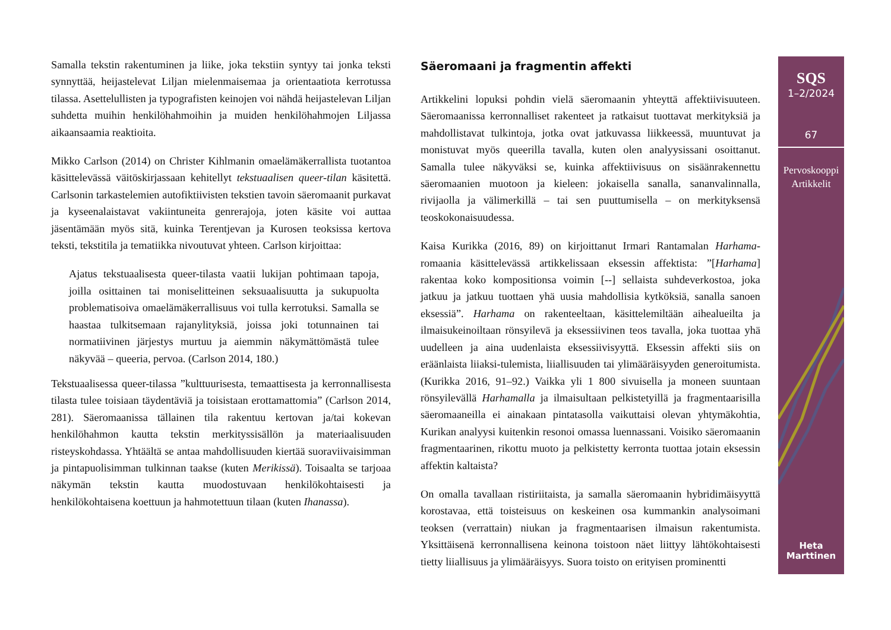Samalla tekstin rakentuminen ja liike, joka tekstiin syntyy tai jonka teksti synnyttää, heijastelevat Liljan mielenmaisemaa ja orientaatiota kerrotussa tilassa. Asettelullisten ja typografisten keinojen voi nähdä heijastelevan Liljan suhdetta muihin henkilöhahmoihin ja muiden henkilöhahmojen Liljassa aikaansaamia reaktioita.
Mikko Carlson (2014) on Christer Kihlmanin omaelämäkerrallista tuotantoa käsittelevässä väitöskirjassaan kehitellyt tekstuaalisen queer-tilan käsitettä. Carlsonin tarkastelemien autofiktiivisten tekstien tavoin säeromaanit purkavat ja kyseenalaistavat vakiintuneita genrerajoja, joten käsite voi auttaa jäsentämään myös sitä, kuinka Terentjevan ja Kurosen teoksissa kertova teksti, tekstitila ja tematiikka nivoutuvat yhteen. Carlson kirjoittaa:
Ajatus tekstuaalisesta queer-tilasta vaatii lukijan pohtimaan tapoja, joilla osittainen tai moniselitteinen seksuaalisuutta ja sukupuolta problematisoiva omaelämäkerrallisuus voi tulla kerrotuksi. Samalla se haastaa tulkitsemaan rajanylityksiä, joissa joki totunnainen tai normatiivinen järjestys murtuu ja aiemmin näkymättömästä tulee näkyvää – queeria, pervoa. (Carlson 2014, 180.)
Tekstuaalisessa queer-tilassa ”kulttuurisesta, temaattisesta ja kerronnallisesta tilasta tulee toisiaan täydentäviä ja toisistaan erottamattomia” (Carlson 2014, 281). Säeromaanissa tällainen tila rakentuu kertovan ja/tai kokevan henkilöhahmon kautta tekstin merkityssisällön ja materiaalisuuden risteyskohdassa. Yhtäältä se antaa mahdollisuuden kiertää suoraviivaisimman ja pintapuolisimman tulkinnan taakse (kuten Merikissä). Toisaalta se tarjoaa näkymän tekstin kautta muodostuvaan henkilökohtaisesti ja henkilökohtaisena koettuun ja hahmotettuun tilaan (kuten Ihanassa).
Säeromaani ja fragmentin affekti
Artikkelini lopuksi pohdin vielä säeromaanin yhteyttä affektiivisuuteen. Säeromaanissa kerronnalliset rakenteet ja ratkaisut tuottavat merkityksiä ja mahdollistavat tulkintoja, jotka ovat jatkuvassa liikkeessä, muuntuvat ja monistuvat myös queerilla tavalla, kuten olen analyysissani osoittanut. Samalla tulee näkyväksi se, kuinka affektiivisuus on sisäänrakennettu säeromaanien muotoon ja kieleen: jokaisella sanalla, sananvalinnalla, rivijaolla ja välimerkillä – tai sen puuttumisella – on merkityksensä teoskokonaisuudessa.
Kaisa Kurikka (2016, 89) on kirjoittanut Irmari Rantamalan Harhama-romaania käsittelevässä artikkelissaan eksessin affektista: ”[Harhama] rakentaa koko kompositionsa voimin [--] sellaista suhdeverkostoa, joka jatkuu ja jatkuu tuottaen yhä uusia mahdollisia kytköksiä, sanalla sanoen eksessiä”. Harhama on rakenteeltaan, käsittelemiltään aihealueilta ja ilmaisukeinoiltaan rönsyilevä ja eksessiivinen teos tavalla, joka tuottaa yhä uudelleen ja aina uudenlaista eksessiivisyyttä. Eksessin affekti siis on eräänlaista liiaksi-tulemista, liiallisuuden tai ylimääräisyyden generoitumista. (Kurikka 2016, 91–92.) Vaikka yli 1 800 sivuisella ja moneen suuntaan rönsyilevällä Harhamalla ja ilmaisultaan pelkistetyillä ja fragmentaarisilla säeromaaneilla ei ainakaan pintatasolla vaikuttaisi olevan yhtymäkohtia, Kurikan analyysi kuitenkin resonoi omassa luennassani. Voisiko säeromaanin fragmentaarinen, rikottu muoto ja pelkistetty kerronta tuottaa jotain eksessin affektin kaltaista?
On omalla tavallaan ristiriitaista, ja samalla säeromaanin hybridimäisyyttä korostavaa, että toisteisuus on keskeinen osa kummankin analysoimani teoksen (verrattain) niukan ja fragmentaarisen ilmaisun rakentumista. Yksittäisenä kerronnallisena keinona toistoon näet liittyy lähtökohtaisesti tietty liiallisuus ja ylimääräisyys. Suora toisto on erityisen prominentti
SQS
1–2/2024
67
Pervoskooppi
Artikkelit
Heta
Marttinen